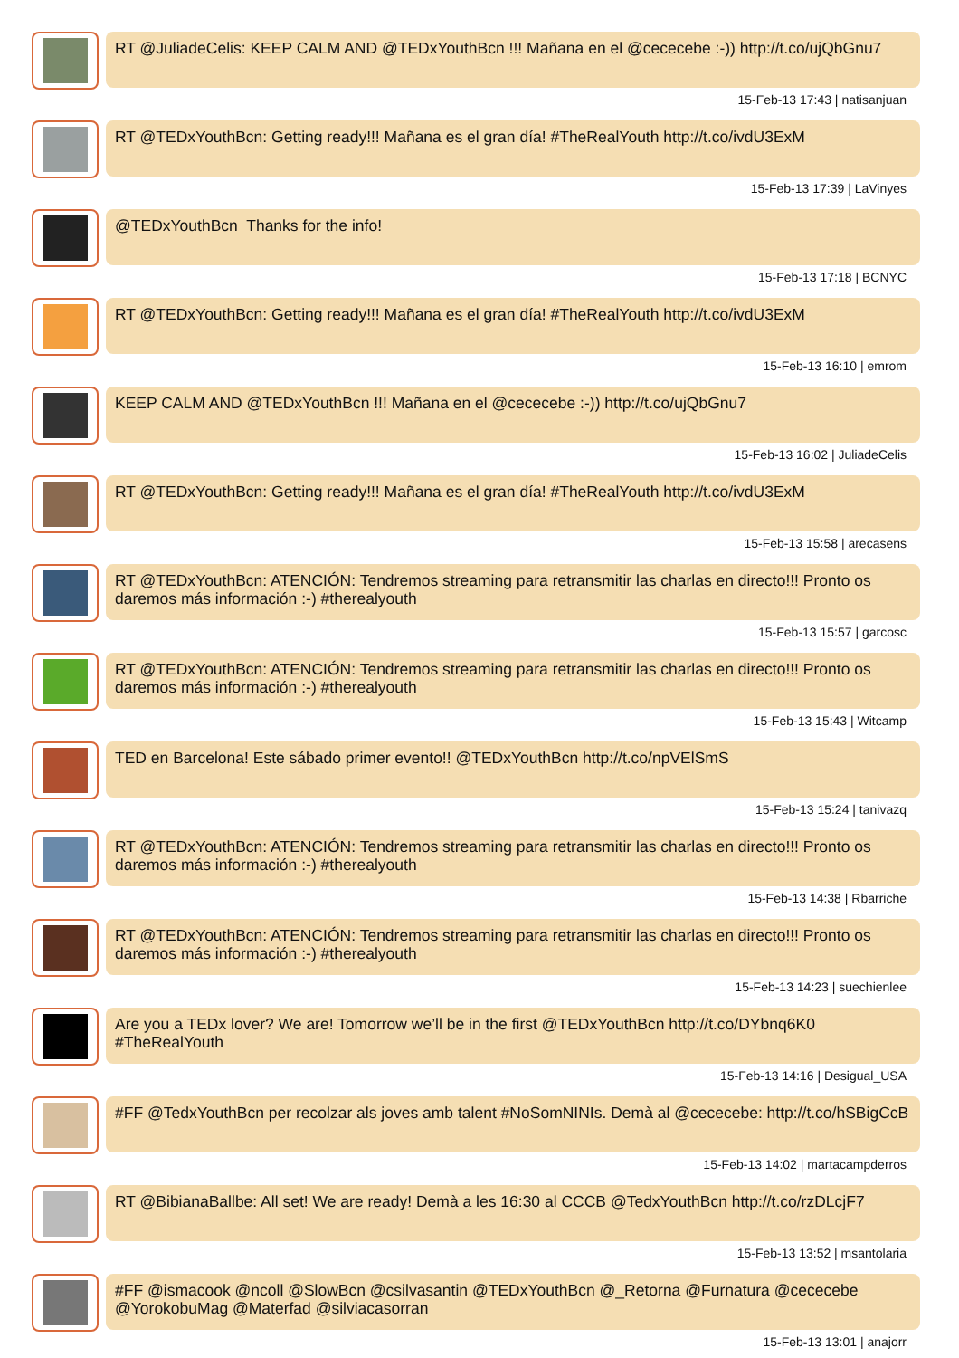RT @JuliadeCelis: KEEP CALM AND @TEDxYouthBcn !!! Mañana en el @cececebe :-)) http://t.co/ujQbGnu7
15-Feb-13 17:43 | natisanjuan
RT @TEDxYouthBcn: Getting ready!!! Mañana es el gran día! #TheRealYouth http://t.co/ivdU3ExM
15-Feb-13 17:39 | LaVinyes
@TEDxYouthBcn Thanks for the info!
15-Feb-13 17:18 | BCNYC
RT @TEDxYouthBcn: Getting ready!!! Mañana es el gran día! #TheRealYouth http://t.co/ivdU3ExM
15-Feb-13 16:10 | emrom
KEEP CALM AND @TEDxYouthBcn !!! Mañana en el @cececebe :-)) http://t.co/ujQbGnu7
15-Feb-13 16:02 | JuliadeCelis
RT @TEDxYouthBcn: Getting ready!!! Mañana es el gran día! #TheRealYouth http://t.co/ivdU3ExM
15-Feb-13 15:58 | arecasens
RT @TEDxYouthBcn: ATENCIÓN: Tendremos streaming para retransmitir las charlas en directo!!! Pronto os daremos más información :-) #therealyouth
15-Feb-13 15:57 | garcosc
RT @TEDxYouthBcn: ATENCIÓN: Tendremos streaming para retransmitir las charlas en directo!!! Pronto os daremos más información :-) #therealyouth
15-Feb-13 15:43 | Witcamp
TED en Barcelona! Este sábado primer evento!! @TEDxYouthBcn http://t.co/npVElSmS
15-Feb-13 15:24 | tanivazq
RT @TEDxYouthBcn: ATENCIÓN: Tendremos streaming para retransmitir las charlas en directo!!! Pronto os daremos más información :-) #therealyouth
15-Feb-13 14:38 | Rbarriche
RT @TEDxYouthBcn: ATENCIÓN: Tendremos streaming para retransmitir las charlas en directo!!! Pronto os daremos más información :-) #therealyouth
15-Feb-13 14:23 | suechienlee
Are you a TEDx lover? We are! Tomorrow we’ll be in the first @TEDxYouthBcn http://t.co/DYbnq6K0 #TheRealYouth
15-Feb-13 14:16 | Desigual_USA
#FF @TedxYouthBcn per recolzar als joves amb talent #NoSomNINIs. Demà al @cececebe: http://t.co/hSBigCcB
15-Feb-13 14:02 | martacampderros
RT @BibianaBallbe: All set! We are ready! Demà a les 16:30 al CCCB @TedxYouthBcn http://t.co/rzDLcjF7
15-Feb-13 13:52 | msantolaria
#FF @ismacook @ncoll @SlowBcn @csilvasantin @TEDxYouthBcn @_Retorna @Furnatura @cececebe @YorokobuMag @Materfad @silviacasorran
15-Feb-13 13:01 | anajorr